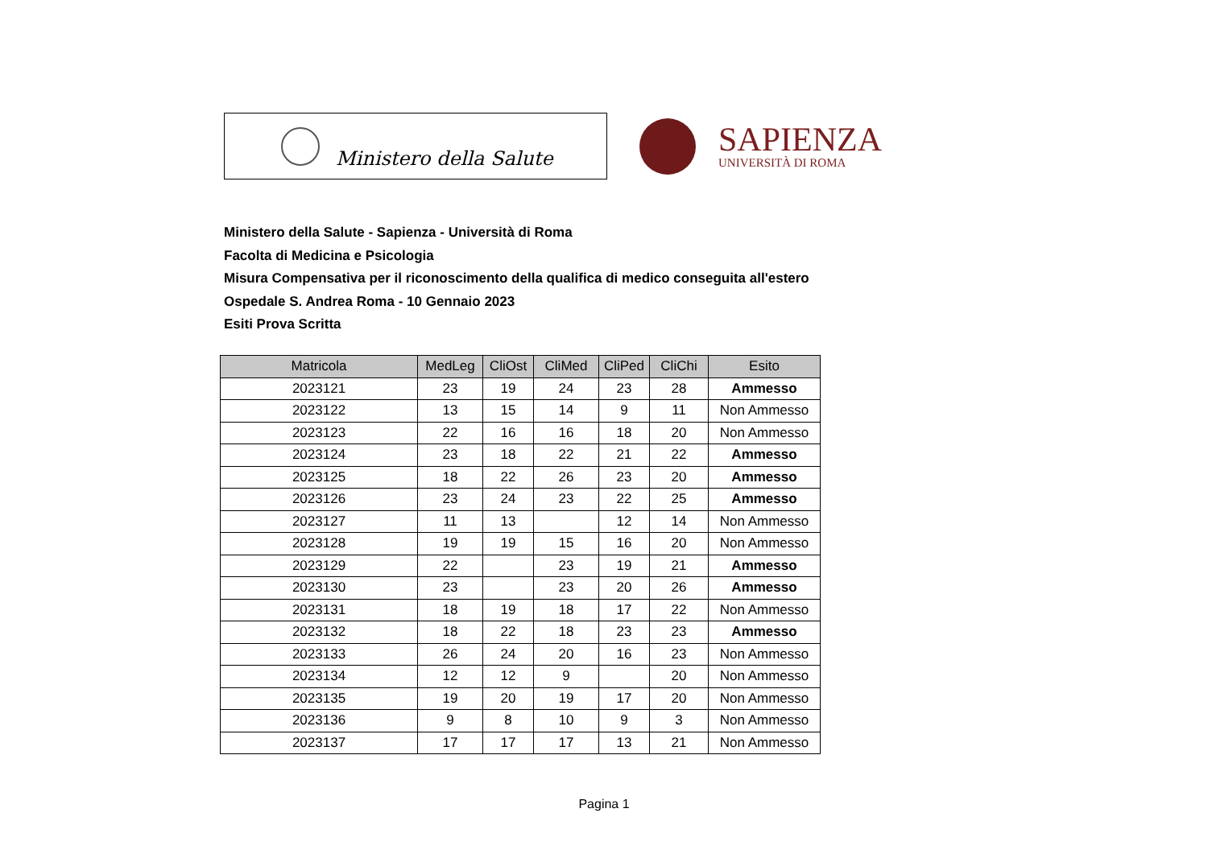Ministero della Salute
SAPIENZA
UNIVERSITÀ DI ROMA
Ministero della Salute - Sapienza - Università di Roma
Facolta di Medicina e Psicologia
Misura Compensativa per il riconoscimento della qualifica di medico conseguita all'estero
Ospedale S. Andrea Roma - 10 Gennaio 2023
Esiti Prova Scritta
| Matricola | MedLeg | CliOst | CliMed | CliPed | CliChi | Esito |
| --- | --- | --- | --- | --- | --- | --- |
| 2023121 | 23 | 19 | 24 | 23 | 28 | Ammesso |
| 2023122 | 13 | 15 | 14 | 9 | 11 | Non Ammesso |
| 2023123 | 22 | 16 | 16 | 18 | 20 | Non Ammesso |
| 2023124 | 23 | 18 | 22 | 21 | 22 | Ammesso |
| 2023125 | 18 | 22 | 26 | 23 | 20 | Ammesso |
| 2023126 | 23 | 24 | 23 | 22 | 25 | Ammesso |
| 2023127 | 11 | 13 | | 12 | 14 | Non Ammesso |
| 2023128 | 19 | 19 | 15 | 16 | 20 | Non Ammesso |
| 2023129 | 22 | | 23 | 19 | 21 | Ammesso |
| 2023130 | 23 | | 23 | 20 | 26 | Ammesso |
| 2023131 | 18 | 19 | 18 | 17 | 22 | Non Ammesso |
| 2023132 | 18 | 22 | 18 | 23 | 23 | Ammesso |
| 2023133 | 26 | 24 | 20 | 16 | 23 | Non Ammesso |
| 2023134 | 12 | 12 | 9 | | 20 | Non Ammesso |
| 2023135 | 19 | 20 | 19 | 17 | 20 | Non Ammesso |
| 2023136 | 9 | 8 | 10 | 9 | 3 | Non Ammesso |
| 2023137 | 17 | 17 | 17 | 13 | 21 | Non Ammesso |
Pagina 1